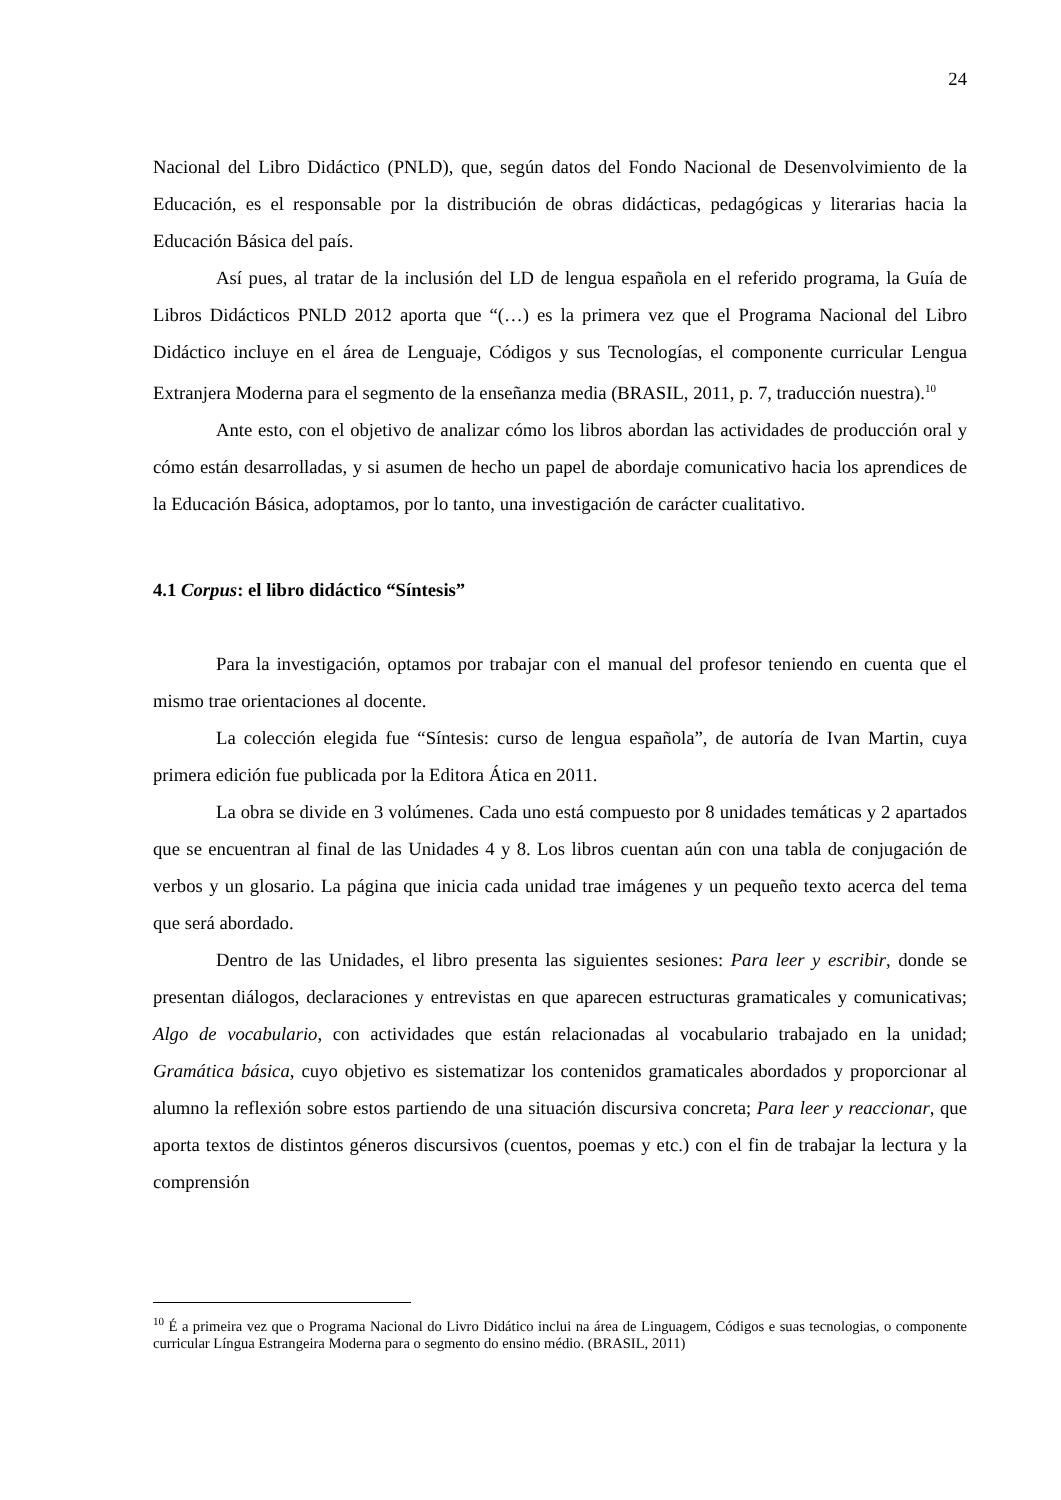24
Nacional del Libro Didáctico (PNLD), que, según datos del Fondo Nacional de Desenvolvimiento de la Educación, es el responsable por la distribución de obras didácticas, pedagógicas y literarias hacia la Educación Básica del país.
Así pues, al tratar de la inclusión del LD de lengua española en el referido programa, la Guía de Libros Didácticos PNLD 2012 aporta que “(…) es la primera vez que el Programa Nacional del Libro Didáctico incluye en el área de Lenguaje, Códigos y sus Tecnologías, el componente curricular Lengua Extranjera Moderna para el segmento de la enseñanza media (BRASIL, 2011, p. 7, traducción nuestra).<sup>10</sup>
Ante esto, con el objetivo de analizar cómo los libros abordan las actividades de producción oral y cómo están desarrolladas, y si asumen de hecho un papel de abordaje comunicativo hacia los aprendices de la Educación Básica, adoptamos, por lo tanto, una investigación de carácter cualitativo.
4.1 Corpus: el libro didáctico “Síntesis”
Para la investigación, optamos por trabajar con el manual del profesor teniendo en cuenta que el mismo trae orientaciones al docente.
La colección elegida fue “Síntesis: curso de lengua española”, de autoría de Ivan Martin, cuya primera edición fue publicada por la Editora Ática en 2011.
La obra se divide en 3 volúmenes. Cada uno está compuesto por 8 unidades temáticas y 2 apartados que se encuentran al final de las Unidades 4 y 8. Los libros cuentan aún con una tabla de conjugación de verbos y un glosario. La página que inicia cada unidad trae imágenes y un pequeño texto acerca del tema que será abordado.
Dentro de las Unidades, el libro presenta las siguientes sesiones: Para leer y escribir, donde se presentan diálogos, declaraciones y entrevistas en que aparecen estructuras gramaticales y comunicativas; Algo de vocabulario, con actividades que están relacionadas al vocabulario trabajado en la unidad; Gramática básica, cuyo objetivo es sistematizar los contenidos gramaticales abordados y proporcionar al alumno la reflexión sobre estos partiendo de una situación discursiva concreta; Para leer y reaccionar, que aporta textos de distintos géneros discursivos (cuentos, poemas y etc.) con el fin de trabajar la lectura y la comprensión
<sup>10</sup> É a primeira vez que o Programa Nacional do Livro Didático inclui na área de Linguagem, Códigos e suas tecnologias, o componente curricular Língua Estrangeira Moderna para o segmento do ensino médio. (BRASIL, 2011)